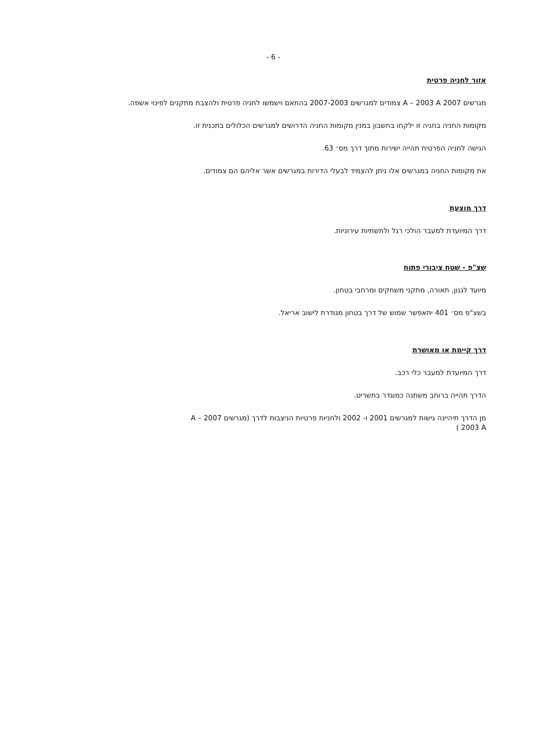- 6 -
אזור לחניה פרטית
מגרשים 2007 A – 2003 A צמודים למגרשים 2007-2003 בהתאם וישמשו לחניה פרטית ולהצבת מתקנים לפינוי אשפה.
מקומות החניה בחניה זו ילקחו בחשבון במנין מקומות החניה הדרושים למגרשים הכלולים בתכנית זו.
הגישה לחניה הפרטית תהייה ישירות מתוך דרך מס׳ 63.
את מקומות החניה במגרשים אלו ניתן להצמיד לבעלי הדירות במגרשים אשר אליהם הם צמודים.
דרך מוצעת
דרך המיועדת למעבר הולכי רגל ולתשתיות עירוניות.
שצ"פ - שטח ציבורי פתוח
מיועד לגנון, תאורה, מתקני משחקים ומרחבי בטחון.
בשצ"פ מס׳ 401 יתאפשר שמוש של דרך בטחון מגודרת לישוב אריאל.
דרך קיימת או מאושרת
דרך המיועדת למעבר כלי רכב.
הדרך תהייה ברוחב משתנה כמוגדר בתשריט.
מן הדרך תיהיינה גישות למגרשים 2001 ו- 2002 ולחניות פרטיות הניצבות לדרך (מגרשים 2007 A – 2003 A )